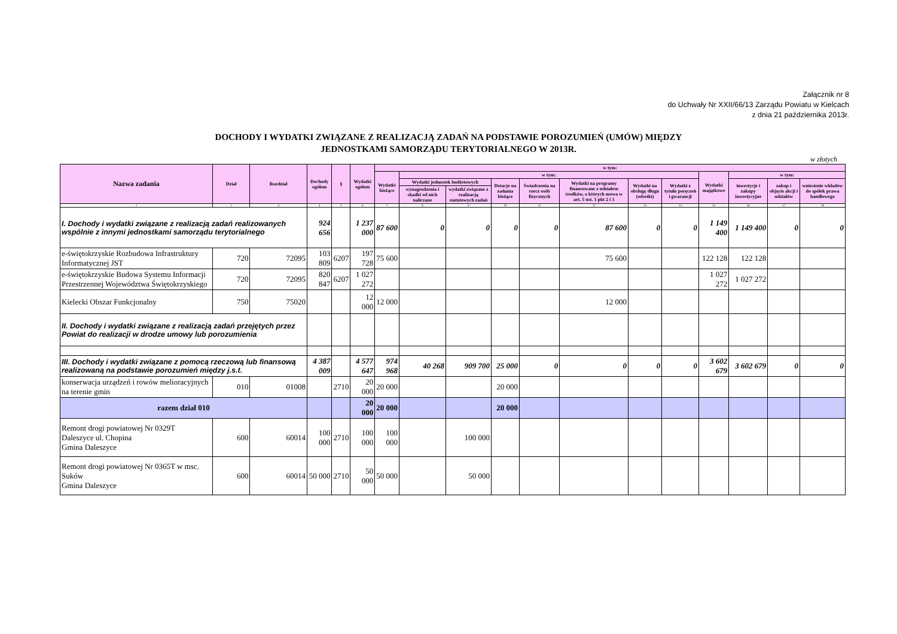Załącznik nr 8
do Uchwały Nr XXII/66/13 Zarządu Powiatu w Kielcach
z dnia 21 października 2013r.
DOCHODY I WYDATKI ZWIĄZANE Z REALIZACJĄ ZADAŃ NA PODSTAWIE POROZUMIEŃ (UMÓW) MIĘDZY
JEDNOSTKAMI SAMORZĄDU TERYTORIALNEGO W 2013R.
w złotych
| Nazwa zadania | Dział | Rozdział | Dochody ogółem | § | Wydatki ogółem | w tym: | | | | | | | | | | | |
| --- | --- | --- | --- | --- | --- | --- | --- | --- | --- | --- | --- | --- | --- | --- | --- | --- | --- |
| | | | | | | Wydatki bieżące | w tym: | | | | | | | Wydatki majątkowe | w tym: | | |
| | | | | | | | Wydatki jednostek budżetowych | | Dotacje na zadania bieżące | Świadczenia na rzecz osób fizycznych | Wydatki na programy finansowane z udziałem środków, o których mowa w art. 5 ust. 1 pkt 2 i 3 | Wydatki na obsługę długu (odsetki) | Wydatki z tytułu poręczeń i gwarancji | | inwestycje i zakupy inwestycyjne | zakup i objęcie akcji i udziałów | wniesienie wkładów do spółek prawa handlowego |
| | | | | | | | wynagrodzenia i skadki od nich naliczane | wydatki związane z realizacją statutowych zadań | | | | | | | | | |
| 1 | 2 | 3 | 4 | 5 | 6 | 7 | 8 | 9 | 10 | 11 | 12 | 13 | 14 | 15 | 16 | 17 | 18 |
| I. Dochody i wydatki związane z realizacją zadań realizowanych wspólnie z innymi jednostkami samorządu terytorialnego | | | 924 656 | | 1 237 000 | 87 600 | 0 | 0 | 0 | 0 | 87 600 | 0 | 0 | 1 149 400 | 1 149 400 | 0 | 0 |
| e-świętokrzyskie Rozbudowa Infrastruktury Informatycznej JST | 720 | 72095 | 103 809 | 6207 | 197 728 | 75 600 | | | | | 75 600 | | | 122 128 | 122 128 | | |
| e-świętokrzyskie Budowa Systemu Informacji Przestrzennej Województwa Świętokrzyskiego | 720 | 72095 | 820 847 | 6207 | 1 027 272 | | | | | | | | | 1 027 272 | 1 027 272 | | |
| Kielecki Obszar Funkcjonalny | 750 | 75020 | | | 12 000 | 12 000 | | | | | 12 000 | | | | | | |
| II. Dochody i wydatki związane z realizacją zadań przejętych przez Powiat do realizacji w drodze umowy lub porozumienia | | | | | | | | | | | | | | | | | |
| III. Dochody i wydatki związane z pomocą rzeczową lub finansową realizowaną na podstawie porozumień między j.s.t. | | | 4 387 009 | | 4 577 647 | 974 968 | 40 268 | 909 700 | 25 000 | 0 | 0 | 0 | 0 | 3 602 679 | 3 602 679 | 0 | 0 |
| konserwacja urządzeń i rowów melioracyjnych na terenie gmin | 010 | 01008 | | 2710 | 20 000 | 20 000 | | | 20 000 | | | | | | | | |
| razem dział 010 | | | | | 20 000 | 20 000 | | | 20 000 | | | | | | | | |
| Remont drogi powiatowej Nr 0329T Daleszyce ul. Chopina Gmina Daleszyce | 600 | 60014 | 100 000 | 2710 | 100 000 | 100 000 | | 100 000 | | | | | | | | | |
| Remont drogi powiatowej Nr 0365T w msc. Suków Gmina Daleszyce | 600 | 60014 | 50 000 | 2710 | 50 000 | 50 000 | | 50 000 | | | | | | | | | |